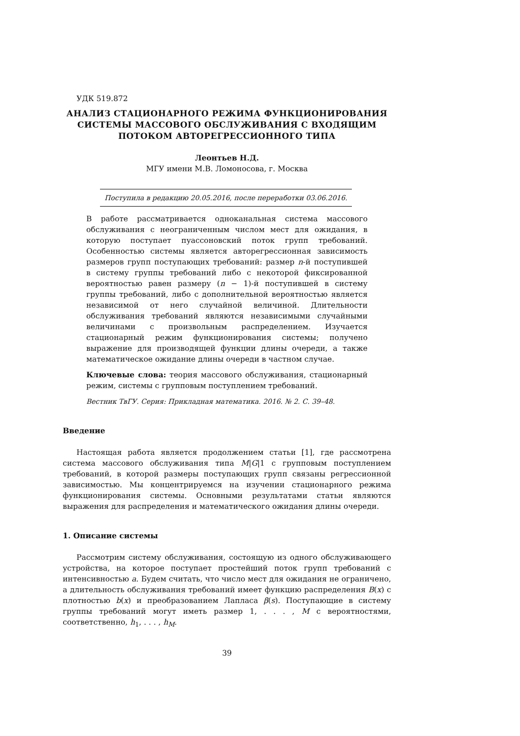УДК 519.872
АНАЛИЗ СТАЦИОНАРНОГО РЕЖИМА ФУНКЦИОНИРОВАНИЯ
СИСТЕМЫ МАССОВОГО ОБСЛУЖИВАНИЯ С ВХОДЯЩИМ
ПОТОКОМ АВТОРЕГРЕССИОННОГО ТИПА
Леонтьев Н.Д.
МГУ имени М.В. Ломоносова, г. Москва
Поступила в редакцию 20.05.2016, после переработки 03.06.2016.
В работе рассматривается одноканальная система массового обслуживания с неограниченным числом мест для ожидания, в которую поступает пуассоновский поток групп требований. Особенностью системы является авторегрессионная зависимость размеров групп поступающих требований: размер n-й поступившей в систему группы требований либо с некоторой фиксированной вероятностью равен размеру (n − 1)-й поступившей в систему группы требований, либо с дополнительной вероятностью является независимой от него случайной величиной. Длительности обслуживания требований являются независимыми случайными величинами с произвольным распределением. Изучается стационарный режим функционирования системы; получено выражение для производящей функции длины очереди, а также математическое ожидание длины очереди в частном случае.
Ключевые слова: теория массового обслуживания, стационарный режим, системы с групповым поступлением требований.
Вестник ТвГУ. Серия: Прикладная математика. 2016. № 2. С. 39–48.
Введение
Настоящая работа является продолжением статьи [1], где рассмотрена система массового обслуживания типа M|G|1 с групповым поступлением требований, в которой размеры поступающих групп связаны регрессионной зависимостью. Мы концентрируемся на изучении стационарного режима функционирования системы. Основными результатами статьи являются выражения для распределения и математического ожидания длины очереди.
1. Описание системы
Рассмотрим систему обслуживания, состоящую из одного обслуживающего устройства, на которое поступает простейший поток групп требований с интенсивностью a. Будем считать, что число мест для ожидания не ограничено, а длительность обслуживания требований имеет функцию распределения B(x) с плотностью b(x) и преобразованием Лапласа β(s). Поступающие в систему группы требований могут иметь размер 1, . . . , M с вероятностями, соответственно, h<sub>1</sub>, . . . , h<sub>M</sub>.
39